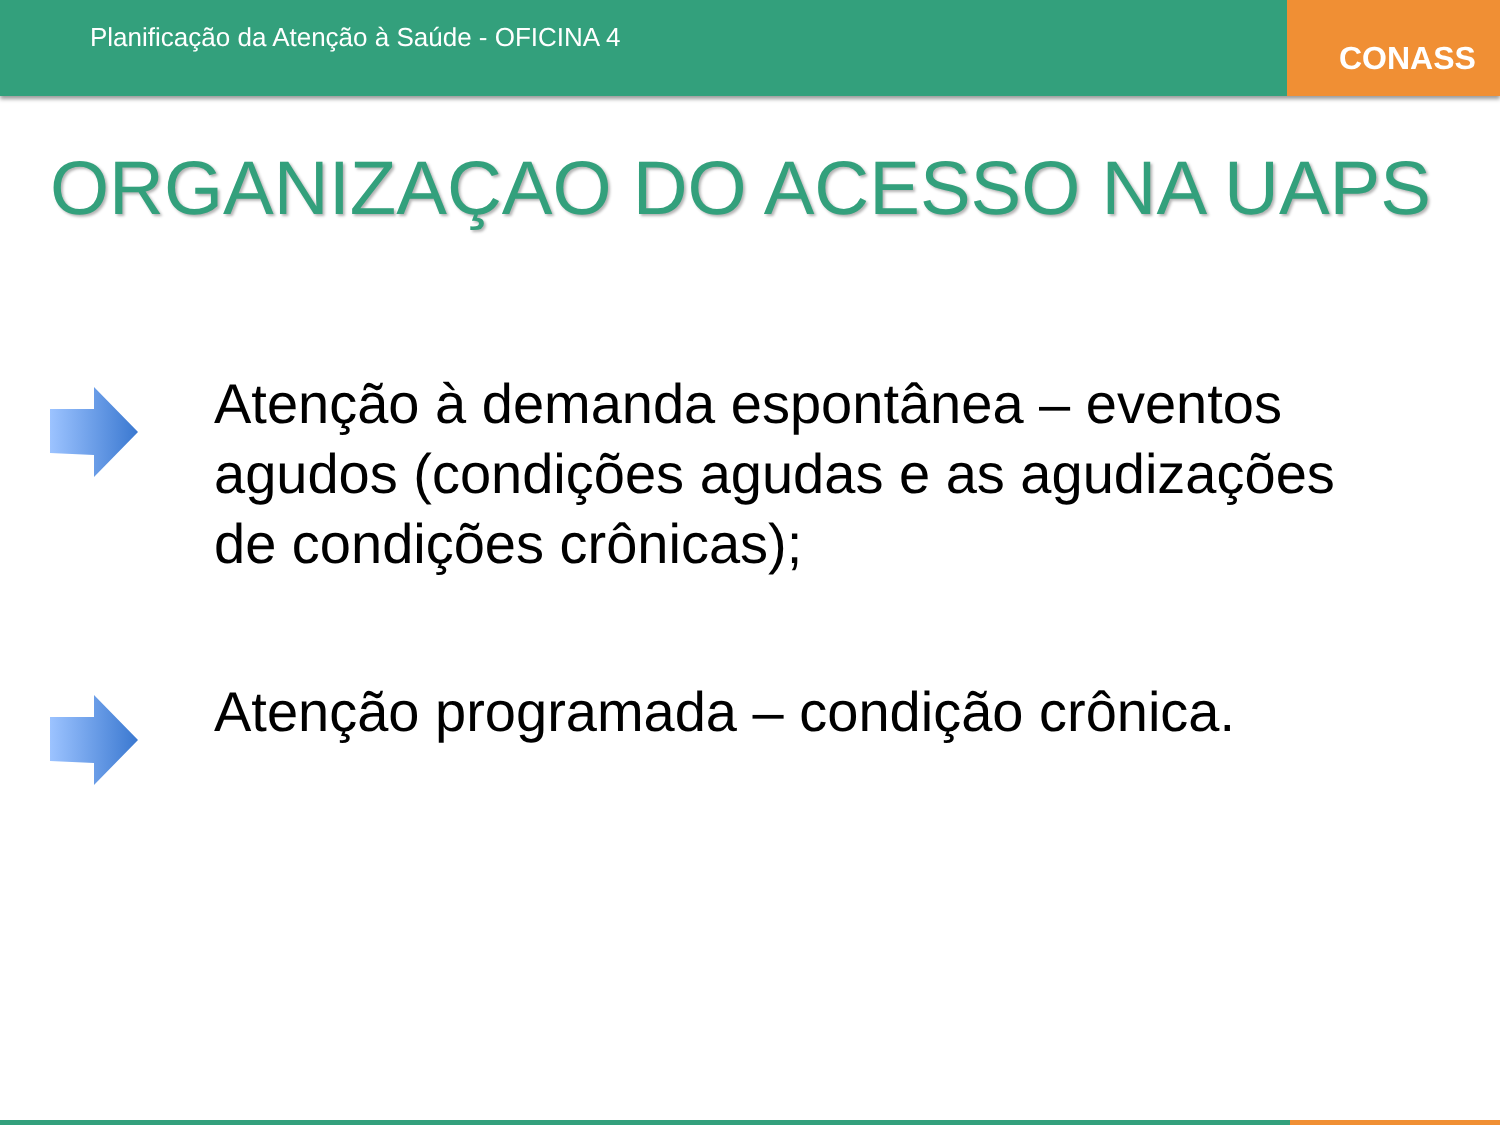Planificação da Atenção à Saúde - OFICINA 4
CONASS
ORGANIZAÇAO DO ACESSO NA UAPS
Atenção à demanda espontânea – eventos agudos (condições agudas e as agudizações de condições crônicas);
Atenção programada – condição crônica.